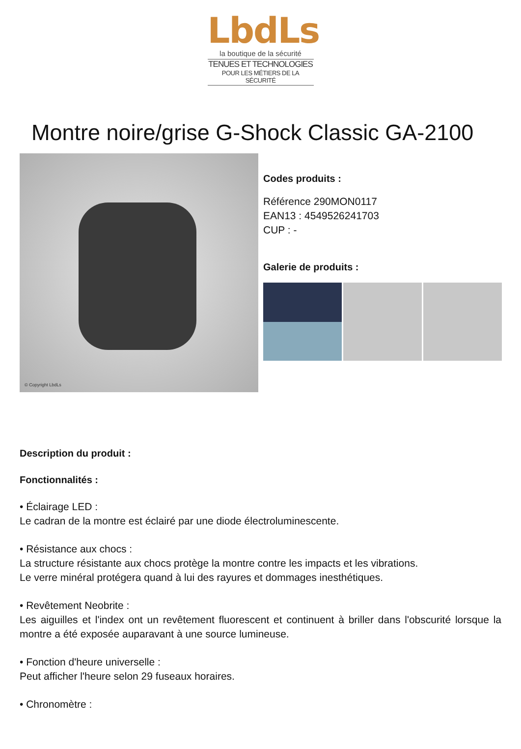LbdLs
la boutique de la sécurité
TENUES ET TECHNOLOGIES
POUR LES MÉTIERS DE LA SÉCURITÉ
Montre noire/grise G-Shock Classic GA-2100
© Copyright LbdLs
Codes produits :
Référence 290MON0117
EAN13 : 4549526241703
CUP : -
Galerie de produits :
Description du produit :
Fonctionnalités :
• Éclairage LED :
Le cadran de la montre est éclairé par une diode électroluminescente.
• Résistance aux chocs :
La structure résistante aux chocs protège la montre contre les impacts et les vibrations.
Le verre minéral protégera quand à lui des rayures et dommages inesthétiques.
• Revêtement Neobrite :
Les aiguilles et l'index ont un revêtement fluorescent et continuent à briller dans l'obscurité lorsque la montre a été exposée auparavant à une source lumineuse.
• Fonction d'heure universelle :
Peut afficher l'heure selon 29 fuseaux horaires.
• Chronomètre :